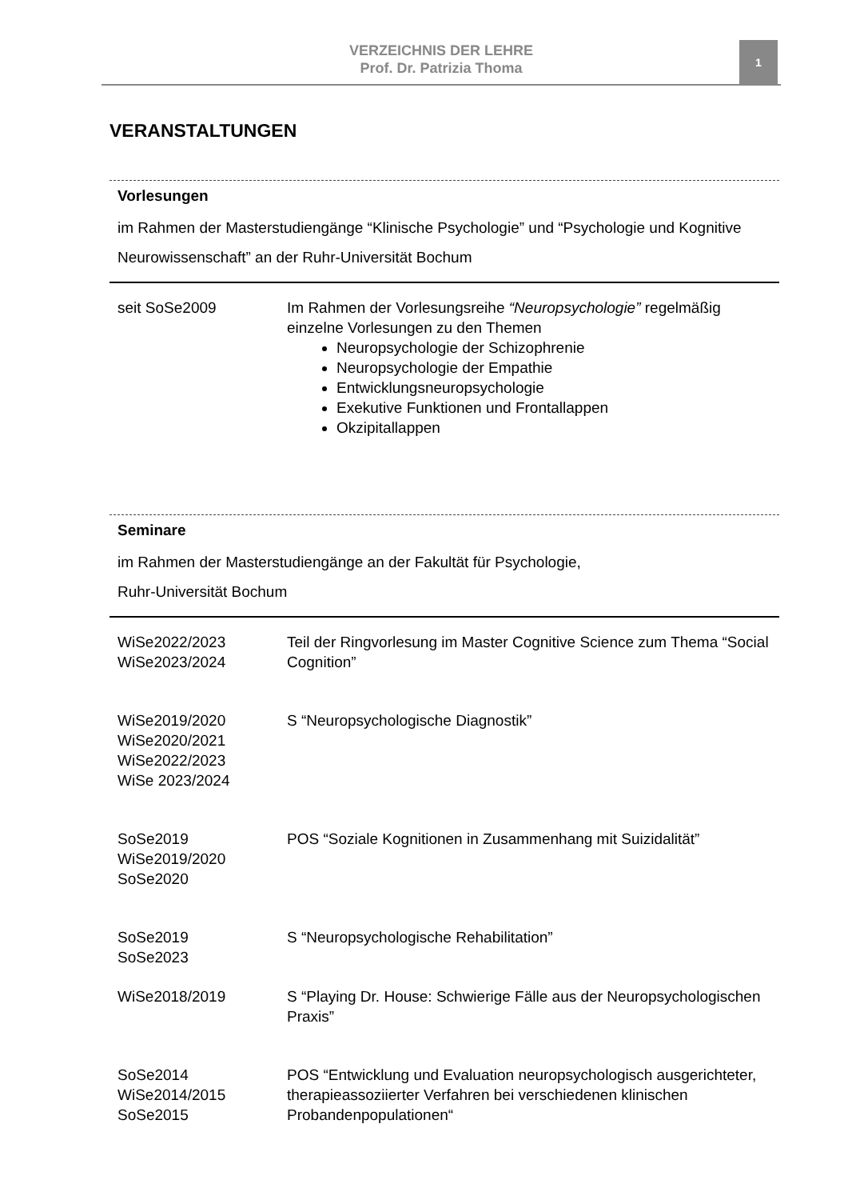VERZEICHNIS DER LEHRE
Prof. Dr. Patrizia Thoma
1
VERANSTALTUNGEN
Vorlesungen
im Rahmen der Masterstudiengänge “Klinische Psychologie” und “Psychologie und Kognitive Neurowissenschaft” an der Ruhr-Universität Bochum
| seit SoSe2009 | Im Rahmen der Vorlesungsreihe “Neuropsychologie” regelmäßig einzelne Vorlesungen zu den Themen Neuropsychologie der Schizophrenie Neuropsychologie der Empathie Entwicklungsneuropsychologie Exekutive Funktionen und Frontallappen Okzipitallappen |
Seminare
im Rahmen der Masterstudiengänge an der Fakultät für Psychologie,
Ruhr-Universität Bochum
| WiSe2022/2023 WiSe2023/2024 | Teil der Ringvorlesung im Master Cognitive Science zum Thema “Social Cognition” |
| WiSe2019/2020 WiSe2020/2021 WiSe2022/2023 WiSe 2023/2024 | S “Neuropsychologische Diagnostik” |
| SoSe2019 WiSe2019/2020 SoSe2020 | POS “Soziale Kognitionen in Zusammenhang mit Suizidalität” |
| SoSe2019 SoSe2023 | S “Neuropsychologische Rehabilitation” |
| WiSe2018/2019 | S “Playing Dr. House: Schwierige Fälle aus der Neuropsychologischen Praxis” |
| SoSe2014 WiSe2014/2015 SoSe2015 | POS “Entwicklung und Evaluation neuropsychologisch ausgerichteter, therapieassoziierter Verfahren bei verschiedenen klinischen Probandenpopulationen“ |